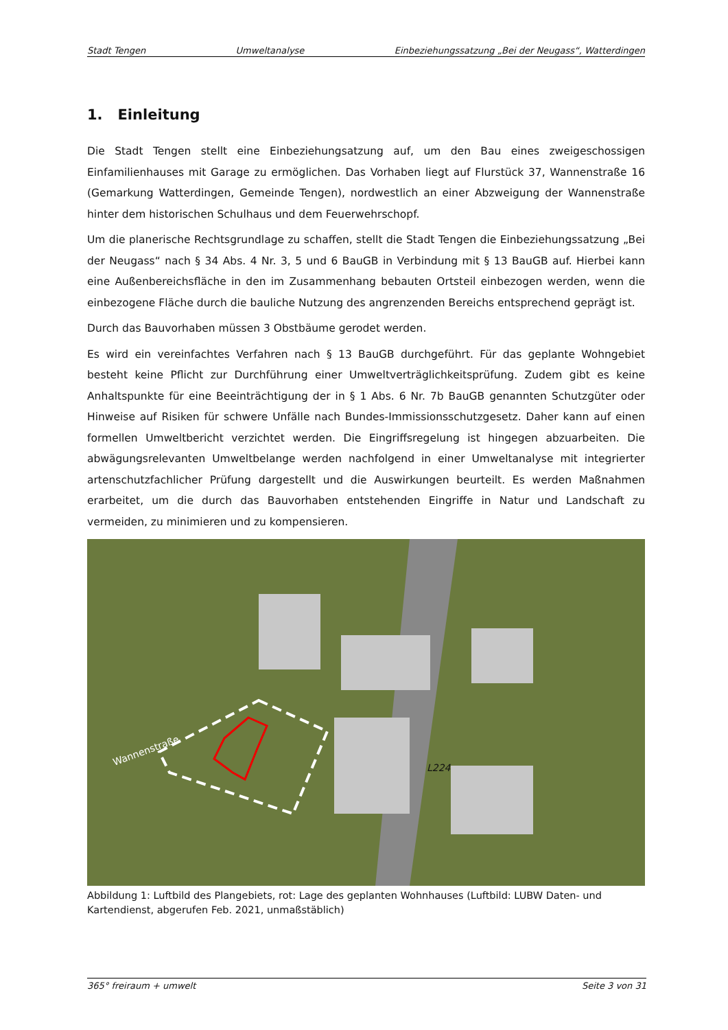Stadt Tengen Umweltanalyse Einbeziehungssatzung „Bei der Neugass“, Watterdingen
1. Einleitung
Die Stadt Tengen stellt eine Einbeziehungsatzung auf, um den Bau eines zweigeschossigen Einfamilienhauses mit Garage zu ermöglichen. Das Vorhaben liegt auf Flurstück 37, Wannenstraße 16 (Gemarkung Watterdingen, Gemeinde Tengen), nordwestlich an einer Abzweigung der Wannenstraße hinter dem historischen Schulhaus und dem Feuerwehrschopf.
Um die planerische Rechtsgrundlage zu schaffen, stellt die Stadt Tengen die Einbeziehungssatzung „Bei der Neugass“ nach § 34 Abs. 4 Nr. 3, 5 und 6 BauGB in Verbindung mit § 13 BauGB auf. Hierbei kann eine Außenbereichsfläche in den im Zusammenhang bebauten Ortsteil einbezogen werden, wenn die einbezogene Fläche durch die bauliche Nutzung des angrenzenden Bereichs entsprechend geprägt ist.
Durch das Bauvorhaben müssen 3 Obstbäume gerodet werden.
Es wird ein vereinfachtes Verfahren nach § 13 BauGB durchgeführt. Für das geplante Wohngebiet besteht keine Pflicht zur Durchführung einer Umweltverträglichkeitsprüfung. Zudem gibt es keine Anhaltspunkte für eine Beeinträchtigung der in § 1 Abs. 6 Nr. 7b BauGB genannten Schutzgüter oder Hinweise auf Risiken für schwere Unfälle nach Bundes-Immissionsschutzgesetz. Daher kann auf einen formellen Umweltbericht verzichtet werden. Die Eingriffsregelung ist hingegen abzuarbeiten. Die abwägungsrelevanten Umweltbelange werden nachfolgend in einer Umweltanalyse mit integrierter artenschutzfachlicher Prüfung dargestellt und die Auswirkungen beurteilt. Es werden Maßnahmen erarbeitet, um die durch das Bauvorhaben entstehenden Eingriffe in Natur und Landschaft zu vermeiden, zu minimieren und zu kompensieren.
Wannenstraße
L224
Abbildung 1: Luftbild des Plangebiets, rot: Lage des geplanten Wohnhauses (Luftbild: LUBW Daten- und Kartendienst, abgerufen Feb. 2021, unmaßstäblich)
365° freiraum + umwelt Seite 3 von 31